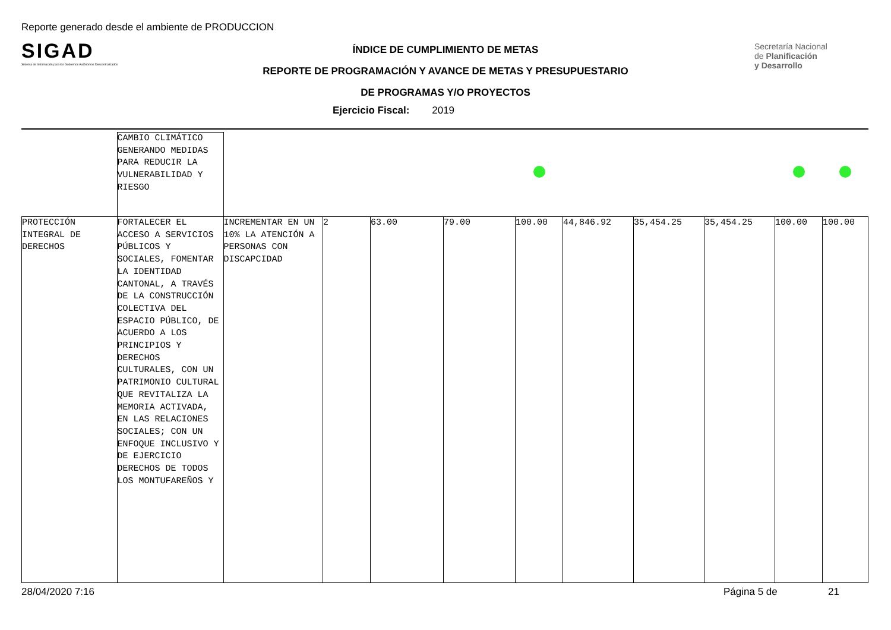Reporte generado desde el ambiente de PRODUCCION
SIGAD
Sistema de Información para los Gobiernos Autónomos Descentralizados
Secretaría Nacional
de Planificación
y Desarrollo
ÍNDICE DE CUMPLIMIENTO DE METAS
REPORTE DE PROGRAMACIÓN Y AVANCE DE METAS Y PRESUPUESTARIO
DE PROGRAMAS Y/O PROYECTOS
Ejercicio Fiscal: 2019
| | CAMBIO CLIMÁTICO GENERANDO MEDIDAS PARA REDUCIR LA VULNERABILIDAD Y RIESGO | | | | | | | | | | |
| PROTECCIÓN INTEGRAL DE DERECHOS | FORTALECER EL ACCESO A SERVICIOS PÚBLICOS Y SOCIALES, FOMENTAR LA IDENTIDAD CANTONAL, A TRAVÉS DE LA CONSTRUCCIÓN COLECTIVA DEL ESPACIO PÚBLICO, DE ACUERDO A LOS PRINCIPIOS Y DERECHOS CULTURALES, CON UN PATRIMONIO CULTURAL QUE REVITALIZA LA MEMORIA ACTIVADA, EN LAS RELACIONES SOCIALES; CON UN ENFOQUE INCLUSIVO Y DE EJERCICIO DERECHOS DE TODOS LOS MONTUFAREÑOS Y | INCREMENTAR EN UN 10% LA ATENCIÓN A PERSONAS CON DISCAPCIDAD | 2 | 63.00 | 79.00 | 100.00 | 44,846.92 | 35,454.25 | 35,454.25 | 100.00 | 100.00 |
28/04/2020 7:16 Página 5 de 21